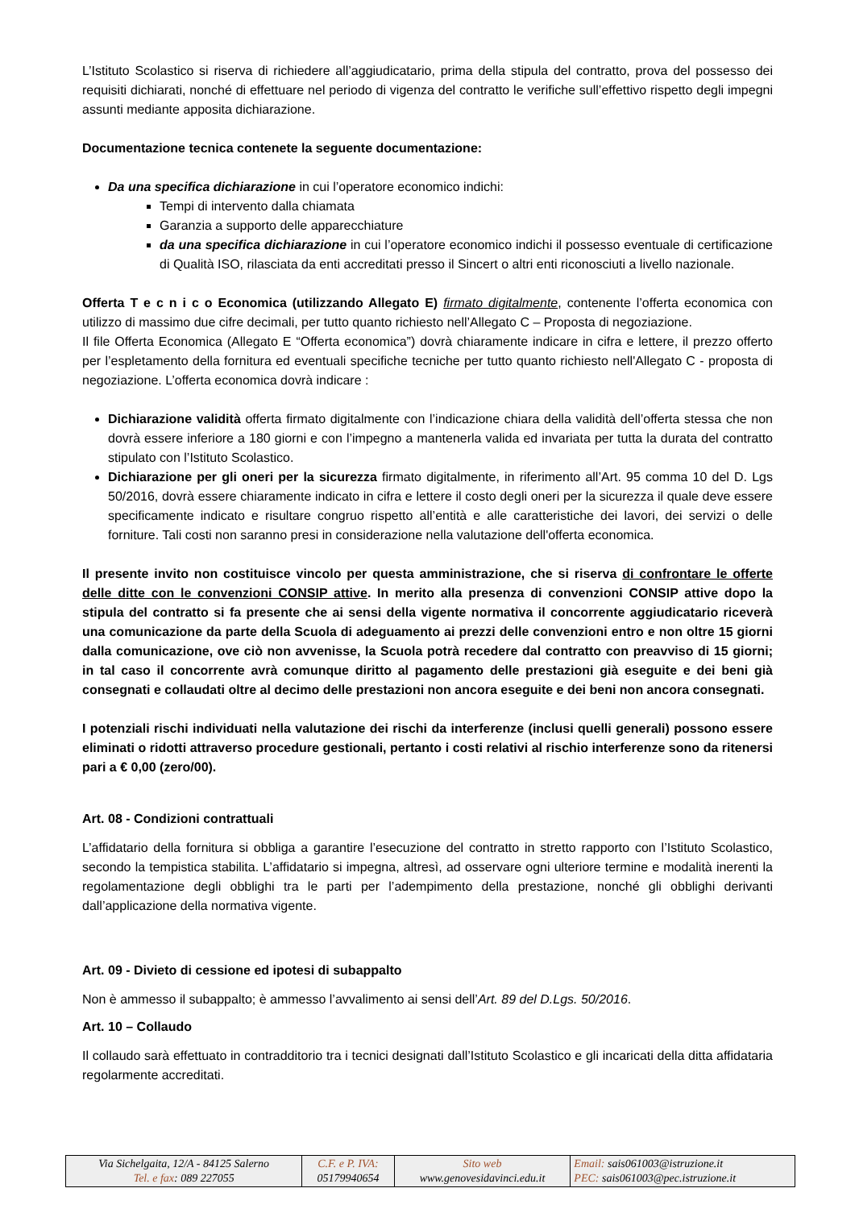L’Istituto Scolastico si riserva di richiedere all’aggiudicatario, prima della stipula del contratto, prova del possesso dei requisiti dichiarati, nonché di effettuare nel periodo di vigenza del contratto le verifiche sull’effettivo rispetto degli impegni assunti mediante apposita dichiarazione.
Documentazione tecnica contenete la seguente documentazione:
Da una specifica dichiarazione in cui l’operatore economico indichi:
Tempi di intervento dalla chiamata
Garanzia a supporto delle apparecchiature
da una specifica dichiarazione in cui l’operatore economico indichi il possesso eventuale di certificazione di Qualità ISO, rilasciata da enti accreditati presso il Sincert o altri enti riconosciuti a livello nazionale.
Offerta T e c n i c o Economica (utilizzando Allegato E) firmato digitalmente, contenente l’offerta economica con utilizzo di massimo due cifre decimali, per tutto quanto richiesto nell’Allegato C – Proposta di negoziazione.
Il file Offerta Economica (Allegato E “Offerta economica”) dovrà chiaramente indicare in cifra e lettere, il prezzo offerto per l’espletamento della fornitura ed eventuali specifiche tecniche per tutto quanto richiesto nell'Allegato C - proposta di negoziazione. L’offerta economica dovrà indicare :
Dichiarazione validità offerta firmato digitalmente con l’indicazione chiara della validità dell’offerta stessa che non dovrà essere inferiore a 180 giorni e con l’impegno a mantenerla valida ed invariata per tutta la durata del contratto stipulato con l’Istituto Scolastico.
Dichiarazione per gli oneri per la sicurezza firmato digitalmente, in riferimento all’Art. 95 comma 10 del D. Lgs 50/2016, dovrà essere chiaramente indicato in cifra e lettere il costo degli oneri per la sicurezza il quale deve essere specificamente indicato e risultare congruo rispetto all’entità e alle caratteristiche dei lavori, dei servizi o delle forniture. Tali costi non saranno presi in considerazione nella valutazione dell'offerta economica.
Il presente invito non costituisce vincolo per questa amministrazione, che si riserva di confrontare le offerte delle ditte con le convenzioni CONSIP attive. In merito alla presenza di convenzioni CONSIP attive dopo la stipula del contratto si fa presente che ai sensi della vigente normativa il concorrente aggiudicatario riceverà una comunicazione da parte della Scuola di adeguamento ai prezzi delle convenzioni entro e non oltre 15 giorni dalla comunicazione, ove ciò non avvenisse, la Scuola potrà recedere dal contratto con preavviso di 15 giorni; in tal caso il concorrente avrà comunque diritto al pagamento delle prestazioni già eseguite e dei beni già consegnati e collaudati oltre al decimo delle prestazioni non ancora eseguite e dei beni non ancora consegnati.
I potenziali rischi individuati nella valutazione dei rischi da interferenze (inclusi quelli generali) possono essere eliminati o ridotti attraverso procedure gestionali, pertanto i costi relativi al rischio interferenze sono da ritenersi pari a € 0,00 (zero/00).
Art. 08 - Condizioni contrattuali
L’affidatario della fornitura si obbliga a garantire l’esecuzione del contratto in stretto rapporto con l’Istituto Scolastico, secondo la tempistica stabilita. L’affidatario si impegna, altresì, ad osservare ogni ulteriore termine e modalità inerenti la regolamentazione degli obblighi tra le parti per l’adempimento della prestazione, nonché gli obblighi derivanti dall’applicazione della normativa vigente.
Art. 09 - Divieto di cessione ed ipotesi di subappalto
Non è ammesso il subappalto; è ammesso l’avvalimento ai sensi dell’Art. 89 del D.Lgs. 50/2016.
Art. 10 – Collaudo
Il collaudo sarà effettuato in contradditorio tra i tecnici designati dall’Istituto Scolastico e gli incaricati della ditta affidataria regolarmente accreditati.
| Via Sichelgaita, 12/A - 84125 Salerno Tel. e fax : 089 227055 | C.F. e P. IVA: 05179940654 | Sito web www.genovesidavinci.edu.it | Email: sais061003@istruzione.it PEC: sais061003@pec.istruzione.it |